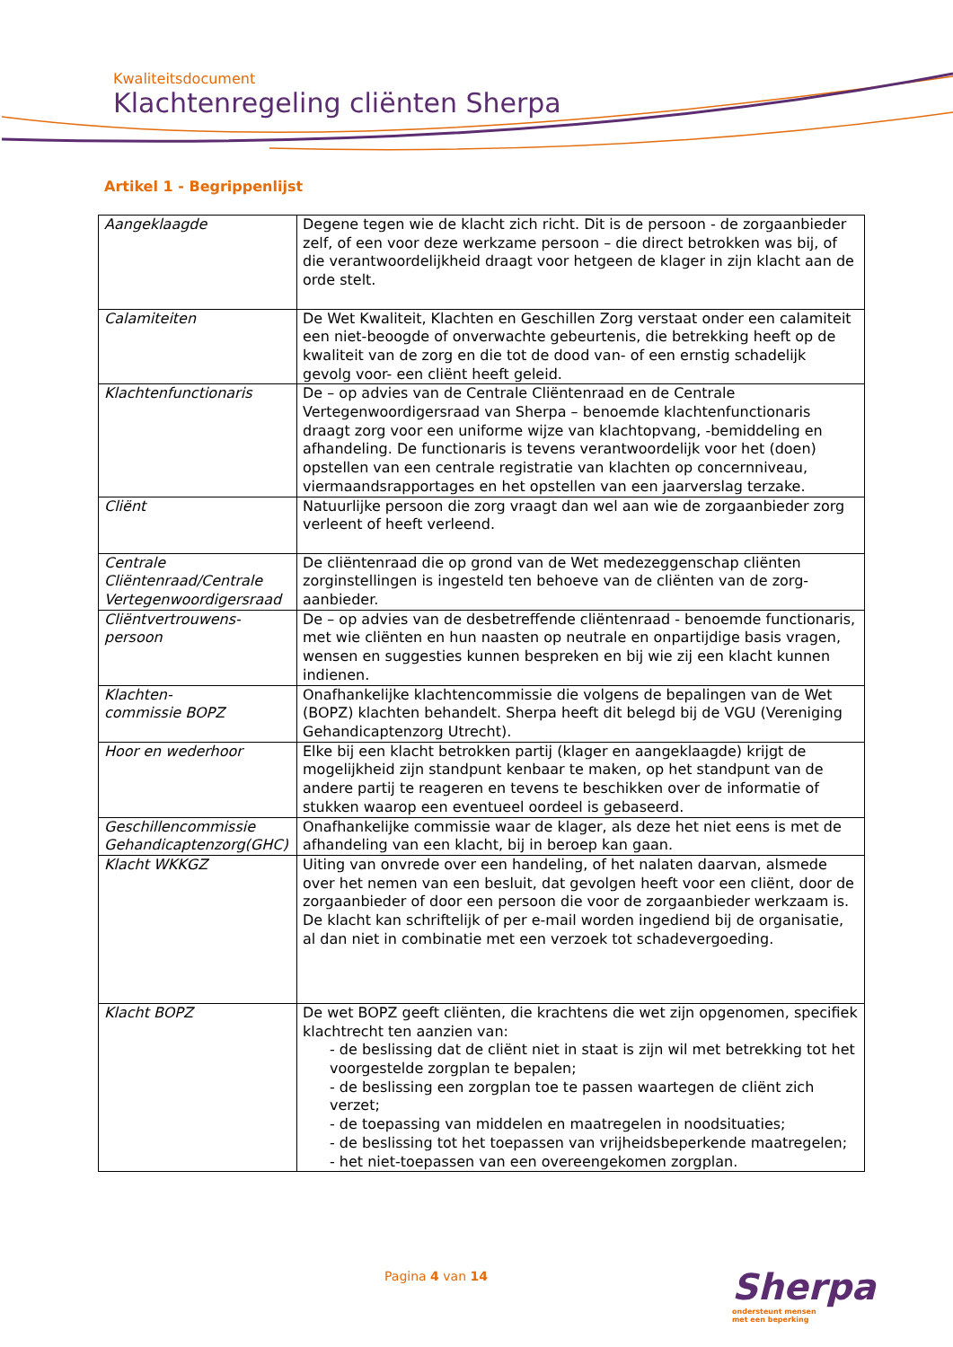Kwaliteitsdocument
Klachtenregeling cliënten Sherpa
Artikel 1 - Begrippenlijst
| Aangeklaagde | Degene tegen wie de klacht zich richt. Dit is de persoon - de zorgaanbieder zelf, of een voor deze werkzame persoon – die direct betrokken was bij, of die verantwoordelijkheid draagt voor hetgeen de klager in zijn klacht aan de orde stelt. |
| Calamiteiten | De Wet Kwaliteit, Klachten en Geschillen Zorg verstaat onder een calamiteit een niet-beoogde of onverwachte gebeurtenis, die betrekking heeft op de kwaliteit van de zorg en die tot de dood van- of een ernstig schadelijk gevolg voor- een cliënt heeft geleid. |
| Klachtenfunctionaris | De – op advies van de Centrale Cliëntenraad en de Centrale Vertegenwoordigersraad van Sherpa – benoemde klachtenfunctionaris draagt zorg voor een uniforme wijze van klachtopvang, -bemiddeling en afhandeling. De functionaris is tevens verantwoordelijk voor het (doen) opstellen van een centrale registratie van klachten op concernniveau, viermaandsrapportages en het opstellen van een jaarverslag terzake. |
| Cliënt | Natuurlijke persoon die zorg vraagt dan wel aan wie de zorgaanbieder zorg verleent of heeft verleend. |
| Centrale Cliëntenraad/Centrale Vertegenwoordigersraad | De cliëntenraad die op grond van de Wet medezeggenschap cliënten zorginstellingen is ingesteld ten behoeve van de cliënten van de zorg-aanbieder. |
| Cliëntvertrouwens-persoon | De – op advies van de desbetreffende cliëntenraad - benoemde functionaris, met wie cliënten en hun naasten op neutrale en onpartijdige basis vragen, wensen en suggesties kunnen bespreken en bij wie zij een klacht kunnen indienen. |
| Klachten- commissie BOPZ | Onafhankelijke klachtencommissie die volgens de bepalingen van de Wet (BOPZ) klachten behandelt. Sherpa heeft dit belegd bij de VGU (Vereniging Gehandicaptenzorg Utrecht). |
| Hoor en wederhoor | Elke bij een klacht betrokken partij (klager en aangeklaagde) krijgt de mogelijkheid zijn standpunt kenbaar te maken, op het standpunt van de andere partij te reageren en tevens te beschikken over de informatie of stukken waarop een eventueel oordeel is gebaseerd. |
| Geschillencommissie Gehandicaptenzorg(GHC) | Onafhankelijke commissie waar de klager, als deze het niet eens is met de afhandeling van een klacht, bij in beroep kan gaan. |
| Klacht WKKGZ | Uiting van onvrede over een handeling, of het nalaten daarvan, alsmede over het nemen van een besluit, dat gevolgen heeft voor een cliënt, door de zorgaanbieder of door een persoon die voor de zorgaanbieder werkzaam is. De klacht kan schriftelijk of per e-mail worden ingediend bij de organisatie, al dan niet in combinatie met een verzoek tot schadevergoeding. |
| Klacht BOPZ | De wet BOPZ geeft cliënten, die krachtens die wet zijn opgenomen, specifiek klachtrecht ten aanzien van: - de beslissing dat de cliënt niet in staat is zijn wil met betrekking tot het voorgestelde zorgplan te bepalen; - de beslissing een zorgplan toe te passen waartegen de cliënt zich verzet; - de toepassing van middelen en maatregelen in noodsituaties; - de beslissing tot het toepassen van vrijheidsbeperkende maatregelen; - het niet-toepassen van een overeengekomen zorgplan. |
Pagina 4 van 14
Sherpa
ondersteunt mensen
met een beperking